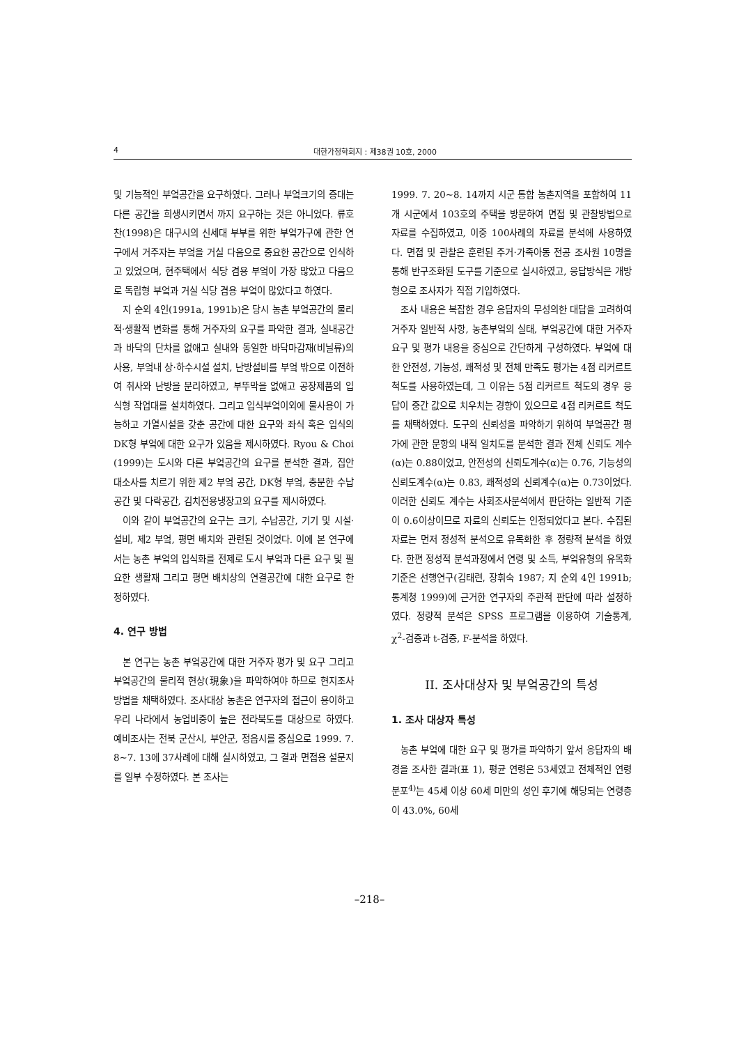4 대한가정학회지 : 제38권 10호, 2000
및 기능적인 부엌공간을 요구하였다. 그러나 부엌크기의 증대는 다른 공간을 희생시키면서 까지 요구하는 것은 아니었다. 류호찬(1998)은 대구시의 신세대 부부를 위한 부엌가구에 관한 연구에서 거주자는 부엌을 거실 다음으로 중요한 공간으로 인식하고 있었으며, 현주택에서 식당 겸용 부엌이 가장 많았고 다음으로 독립형 부엌과 거실 식당 겸용 부엌이 많았다고 하였다.
지 순외 4인(1991a, 1991b)은 당시 농촌 부엌공간의 물리적·생활적 변화를 통해 거주자의 요구를 파악한 결과, 실내공간과 바닥의 단차를 없애고 실내와 동일한 바닥마감재(비닐류)의 사용, 부엌내 상·하수시설 설치, 난방설비를 부엌 밖으로 이전하여 취사와 난방을 분리하였고, 부뚜막을 없애고 공장제품의 입식형 작업대를 설치하였다. 그리고 입식부엌이외에 물사용이 가능하고 가열시설을 갖춘 공간에 대한 요구와 좌식 혹은 입식의 DK형 부엌에 대한 요구가 있음을 제시하였다. Ryou & Choi (1999)는 도시와 다른 부엌공간의 요구를 분석한 결과, 집안 대소사를 치르기 위한 제2 부엌 공간, DK형 부엌, 충분한 수납공간 및 다락공간, 김치전용냉장고의 요구를 제시하였다.
이와 같이 부엌공간의 요구는 크기, 수납공간, 기기 및 시설·설비, 제2 부엌, 평면 배치와 관련된 것이었다. 이에 본 연구에서는 농촌 부엌의 입식화를 전제로 도시 부엌과 다른 요구 및 필요한 생활재 그리고 평면 배치상의 연결공간에 대한 요구로 한정하였다.
4. 연구 방법
본 연구는 농촌 부엌공간에 대한 거주자 평가 및 요구 그리고 부엌공간의 물리적 현상(現象)을 파악하여야 하므로 현지조사 방법을 채택하였다. 조사대상 농촌은 연구자의 접근이 용이하고 우리 나라에서 농업비중이 높은 전라북도를 대상으로 하였다. 예비조사는 전북 군산시, 부안군, 정읍시를 중심으로 1999. 7. 8~7. 13에 37사례에 대해 실시하였고, 그 결과 면접용 설문지를 일부 수정하였다. 본 조사는
1999. 7. 20~8. 14까지 시군 통합 농촌지역을 포함하여 11개 시군에서 103호의 주택을 방문하여 면접 및 관찰방법으로 자료를 수집하였고, 이중 100사례의 자료를 분석에 사용하였다. 면접 및 관찰은 훈련된 주거·가족아동 전공 조사원 10명을 통해 반구조화된 도구를 기준으로 실시하였고, 응답방식은 개방형으로 조사자가 직접 기입하였다.
조사 내용은 복잡한 경우 응답자의 무성의한 대답을 고려하여 거주자 일반적 사항, 농촌부엌의 실태, 부엌공간에 대한 거주자 요구 및 평가 내용을 중심으로 간단하게 구성하였다. 부엌에 대한 안전성, 기능성, 쾌적성 및 전체 만족도 평가는 4점 리커르트 척도를 사용하였는데, 그 이유는 5점 리커르트 척도의 경우 응답이 중간 값으로 치우치는 경향이 있으므로 4점 리커르트 척도를 채택하였다. 도구의 신뢰성을 파악하기 위하여 부엌공간 평가에 관한 문항의 내적 일치도를 분석한 결과 전체 신뢰도 계수(α)는 0.88이었고, 안전성의 신뢰도계수(α)는 0.76, 기능성의 신뢰도계수(α)는 0.83, 쾌적성의 신뢰계수(α)는 0.73이었다. 이러한 신뢰도 계수는 사회조사분석에서 판단하는 일반적 기준이 0.6이상이므로 자료의 신뢰도는 인정되었다고 본다. 수집된 자료는 먼저 정성적 분석으로 유목화한 후 정량적 분석을 하였다. 한편 정성적 분석과정에서 연령 및 소득, 부엌유형의 유목화 기준은 선행연구(김태련, 장휘숙 1987; 지 순외 4인 1991b; 통계청 1999)에 근거한 연구자의 주관적 판단에 따라 설정하였다. 정량적 분석은 SPSS 프로그램을 이용하여 기술통계, χ<sup>2</sup>-검증과 t-검증, F-분석을 하였다.
II. 조사대상자 및 부엌공간의 특성
1. 조사 대상자 특성
농촌 부엌에 대한 요구 및 평가를 파악하기 앞서 응답자의 배경을 조사한 결과(표 1), 평균 연령은 53세였고 전체적인 연령분포<sup>4)</sup>는 45세 이상 60세 미만의 성인 후기에 해당되는 연령층이 43.0%, 60세
–218–